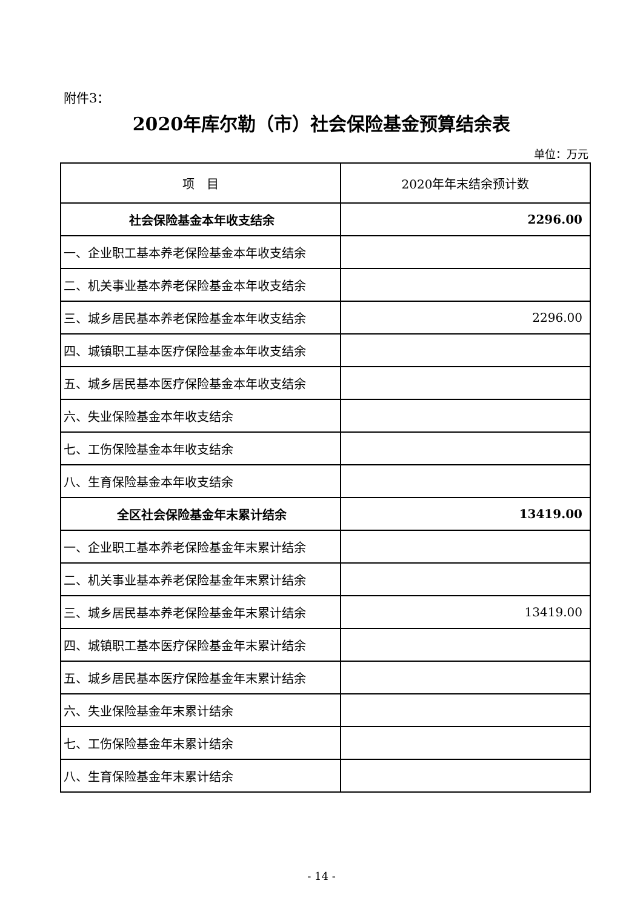附件3：
2020年库尔勒（市）社会保险基金预算结余表
单位：万元
| 项 目 | 2020年年末结余预计数 |
| --- | --- |
| 社会保险基金本年收支结余 | 2296.00 |
| 一、企业职工基本养老保险基金本年收支结余 | |
| 二、机关事业基本养老保险基金本年收支结余 | |
| 三、城乡居民基本养老保险基金本年收支结余 | 2296.00 |
| 四、城镇职工基本医疗保险基金本年收支结余 | |
| 五、城乡居民基本医疗保险基金本年收支结余 | |
| 六、失业保险基金本年收支结余 | |
| 七、工伤保险基金本年收支结余 | |
| 八、生育保险基金本年收支结余 | |
| 全区社会保险基金年末累计结余 | 13419.00 |
| 一、企业职工基本养老保险基金年末累计结余 | |
| 二、机关事业基本养老保险基金年末累计结余 | |
| 三、城乡居民基本养老保险基金年末累计结余 | 13419.00 |
| 四、城镇职工基本医疗保险基金年末累计结余 | |
| 五、城乡居民基本医疗保险基金年末累计结余 | |
| 六、失业保险基金年末累计结余 | |
| 七、工伤保险基金年末累计结余 | |
| 八、生育保险基金年末累计结余 | |
- 14 -